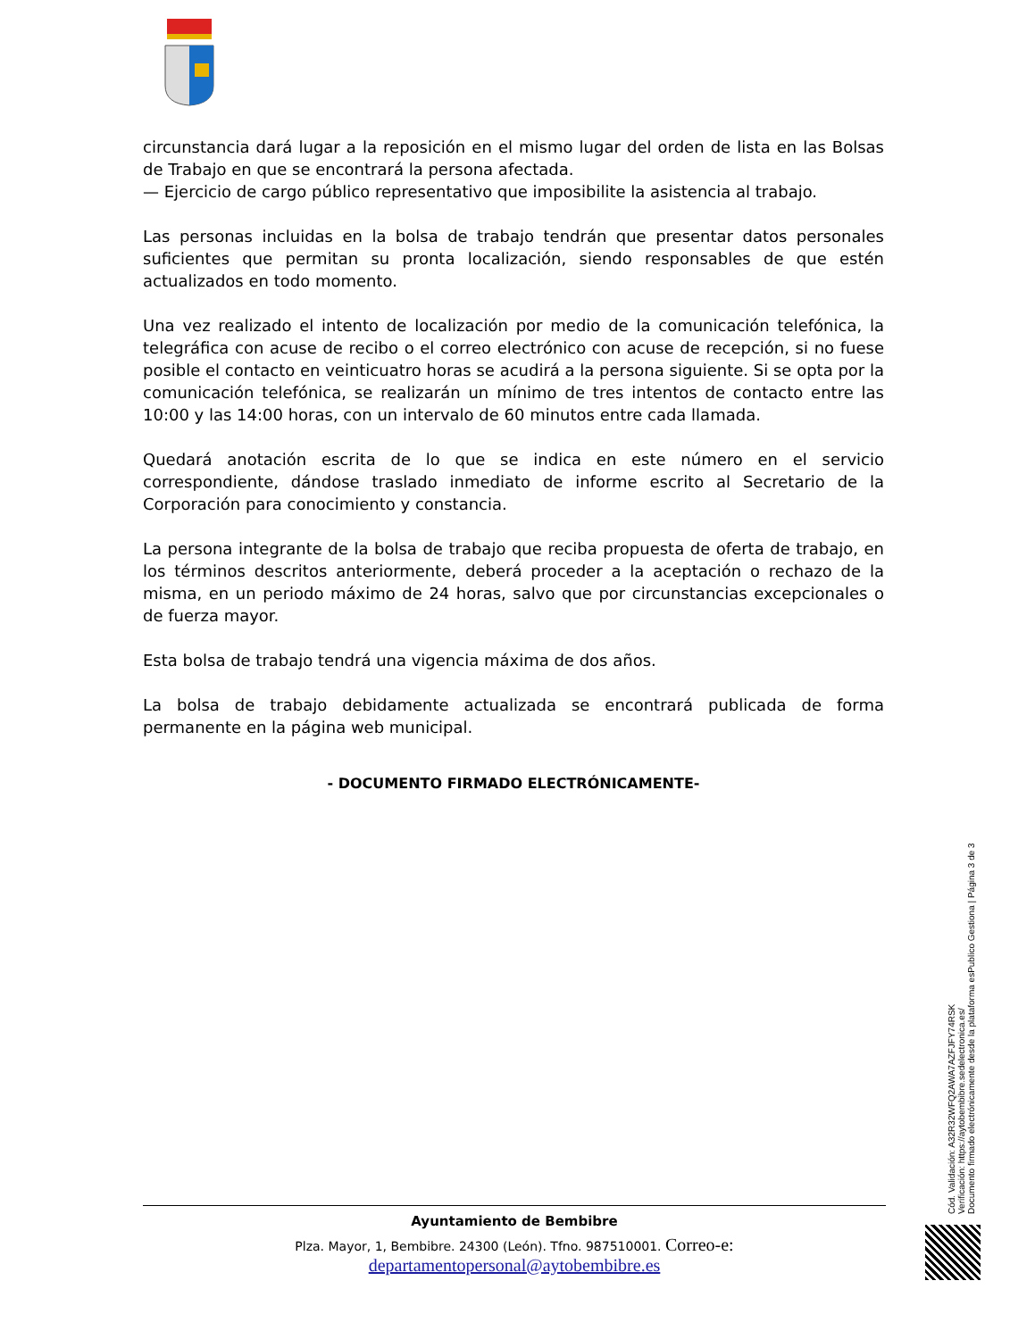circunstancia dará lugar a la reposición en el mismo lugar del orden de lista en las Bolsas de Trabajo en que se encontrará la persona afectada.
— Ejercicio de cargo público representativo que imposibilite la asistencia al trabajo.
Las personas incluidas en la bolsa de trabajo tendrán que presentar datos personales suficientes que permitan su pronta localización, siendo responsables de que estén actualizados en todo momento.
Una vez realizado el intento de localización por medio de la comunicación telefónica, la telegráfica con acuse de recibo o el correo electrónico con acuse de recepción, si no fuese posible el contacto en veinticuatro horas se acudirá a la persona siguiente. Si se opta por la comunicación telefónica, se realizarán un mínimo de tres intentos de contacto entre las 10:00 y las 14:00 horas, con un intervalo de 60 minutos entre cada llamada.
Quedará anotación escrita de lo que se indica en este número en el servicio correspondiente, dándose traslado inmediato de informe escrito al Secretario de la Corporación para conocimiento y constancia.
La persona integrante de la bolsa de trabajo que reciba propuesta de oferta de trabajo, en los términos descritos anteriormente, deberá proceder a la aceptación o rechazo de la misma, en un periodo máximo de 24 horas, salvo que por circunstancias excepcionales o de fuerza mayor.
Esta bolsa de trabajo tendrá una vigencia máxima de dos años.
La bolsa de trabajo debidamente actualizada se encontrará publicada de forma permanente en la página web municipal.
- DOCUMENTO FIRMADO ELECTRÓNICAMENTE-
Ayuntamiento de Bembibre
Plza. Mayor, 1, Bembibre. 24300 (León). Tfno. 987510001. Correo-e:
departamentopersonal@aytobembibre.es
Cód. Validación: A32R32WFQ2AWA7AZFJFY74RSK
Verificación: https://aytobembibre.sedelectronica.es/
Documento firmado electrónicamente desde la plataforma esPublico Gestiona | Página 3 de 3